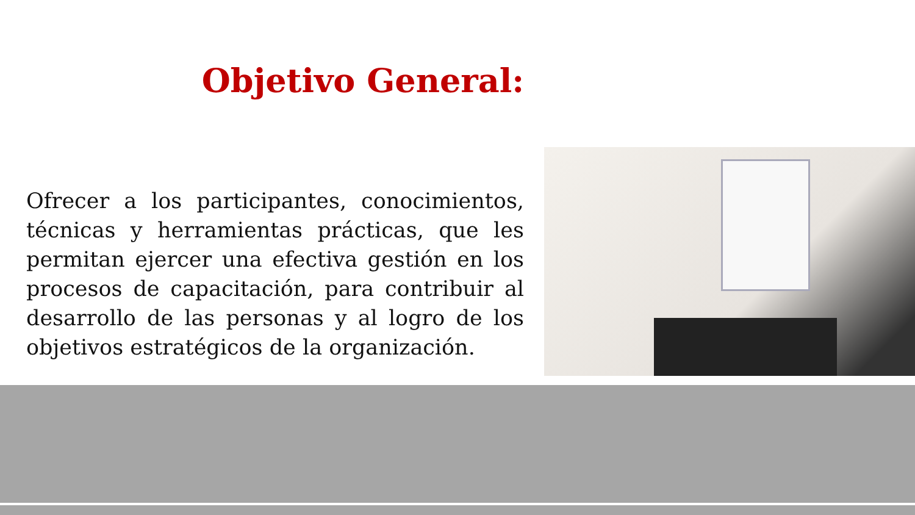Objetivo General:
Ofrecer a los participantes, conocimientos, técnicas y herramientas prácticas, que les permitan ejercer una efectiva gestión en los procesos de capacitación, para contribuir al desarrollo de las personas y al logro de los objetivos estratégicos de la organización.